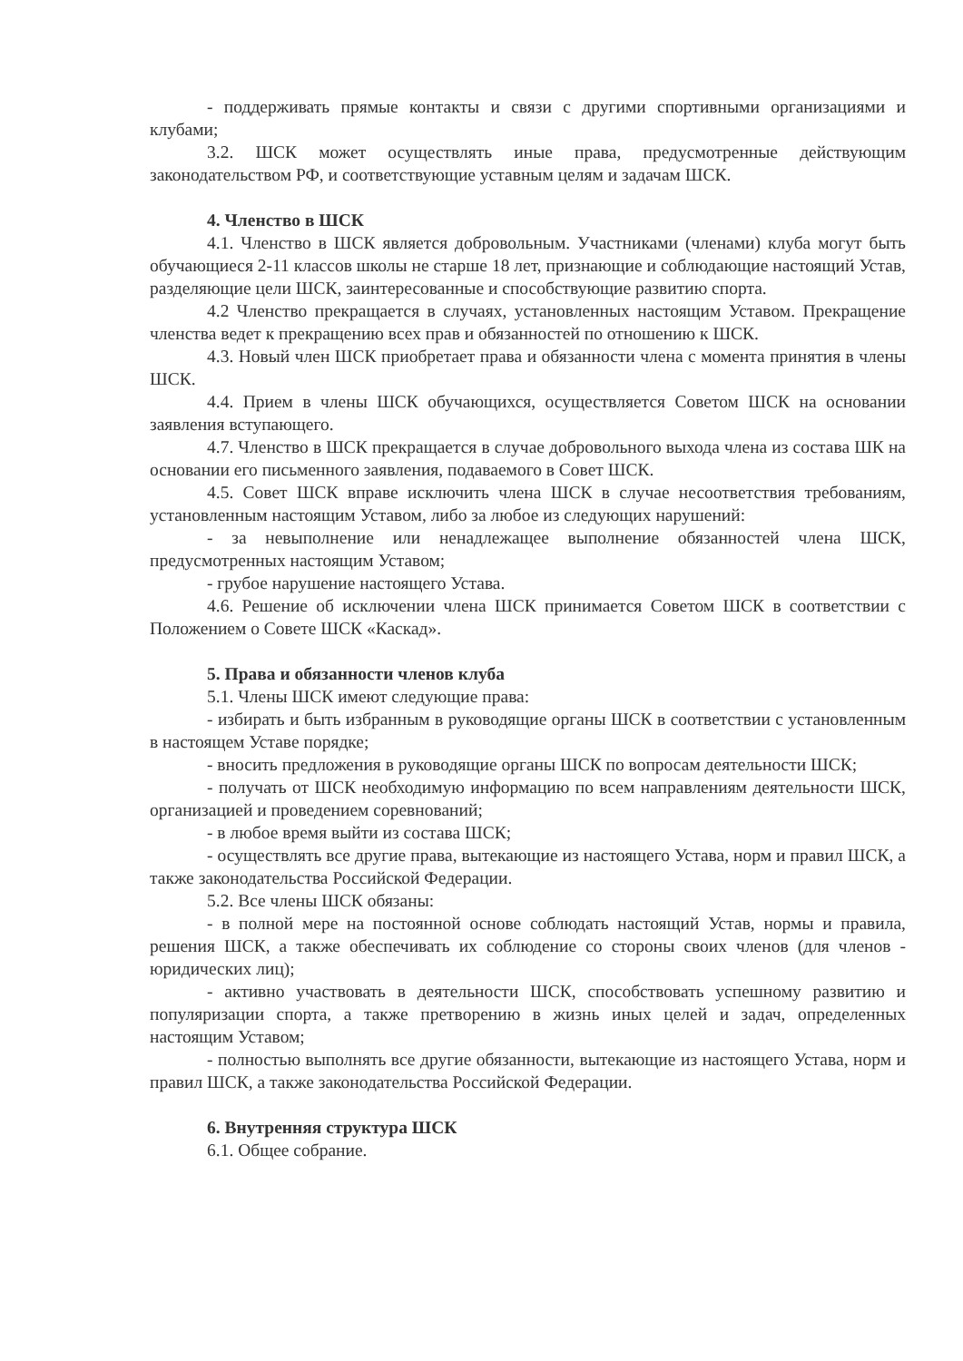- поддерживать прямые контакты и связи с другими спортивными организациями и клубами;
3.2. ШСК может осуществлять иные права, предусмотренные действующим законодательством РФ, и соответствующие уставным целям и задачам ШСК.
4. Членство в ШСК
4.1. Членство в ШСК является добровольным. Участниками (членами) клуба могут быть обучающиеся 2-11 классов школы не старше 18 лет, признающие и соблюдающие настоящий Устав, разделяющие цели ШСК, заинтересованные и способствующие развитию спорта.
4.2 Членство прекращается в случаях, установленных настоящим Уставом. Прекращение членства ведет к прекращению всех прав и обязанностей по отношению к ШСК.
4.3. Новый член ШСК приобретает права и обязанности члена с момента принятия в члены ШСК.
4.4. Прием в члены ШСК обучающихся, осуществляется Советом ШСК на основании заявления вступающего.
4.7. Членство в ШСК прекращается в случае добровольного выхода члена из состава ШК на основании его письменного заявления, подаваемого в Совет ШСК.
4.5. Совет ШСК вправе исключить члена ШСК в случае несоответствия требованиям, установленным настоящим Уставом, либо за любое из следующих нарушений:
- за невыполнение или ненадлежащее выполнение обязанностей члена ШСК, предусмотренных настоящим Уставом;
- грубое нарушение настоящего Устава.
4.6. Решение об исключении члена ШСК принимается Советом ШСК в соответствии с Положением о Совете ШСК «Каскад».
5. Права и обязанности членов клуба
5.1. Члены ШСК имеют следующие права:
- избирать и быть избранным в руководящие органы ШСК в соответствии с установленным в настоящем Уставе порядке;
- вносить предложения в руководящие органы ШСК по вопросам деятельности ШСК;
- получать от ШСК необходимую информацию по всем направлениям деятельности ШСК, организацией и проведением соревнований;
- в любое время выйти из состава ШСК;
- осуществлять все другие права, вытекающие из настоящего Устава, норм и правил ШСК, а также законодательства Российской Федерации.
5.2. Все члены ШСК обязаны:
- в полной мере на постоянной основе соблюдать настоящий Устав, нормы и правила, решения ШСК, а также обеспечивать их соблюдение со стороны своих членов (для членов - юридических лиц);
- активно участвовать в деятельности ШСК, способствовать успешному развитию и популяризации спорта, а также претворению в жизнь иных целей и задач, определенных настоящим Уставом;
- полностью выполнять все другие обязанности, вытекающие из настоящего Устава, норм и правил ШСК, а также законодательства Российской Федерации.
6. Внутренняя структура ШСК
6.1. Общее собрание.